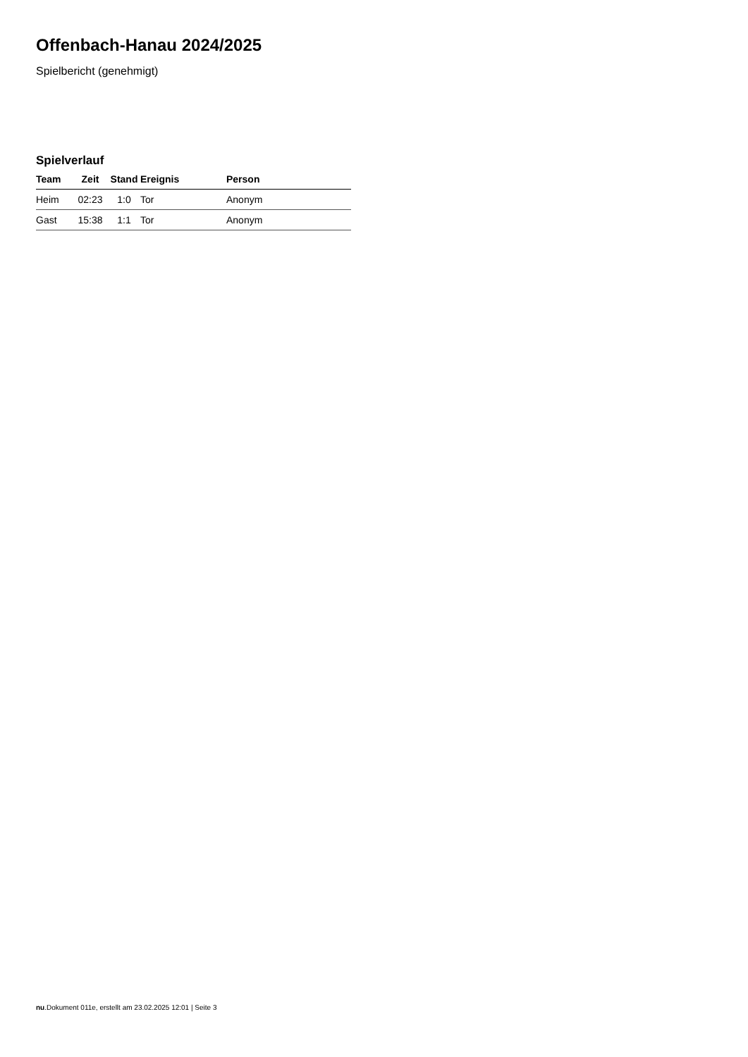Offenbach-Hanau 2024/2025
Spielbericht (genehmigt)
Spielverlauf
| Team | Zeit | Stand | Ereignis | Person |
| --- | --- | --- | --- | --- |
| Heim | 02:23 | 1:0 | Tor | Anonym |
| Gast | 15:38 | 1:1 | Tor | Anonym |
nu.Dokument 011e, erstellt am 23.02.2025 12:01 | Seite 3